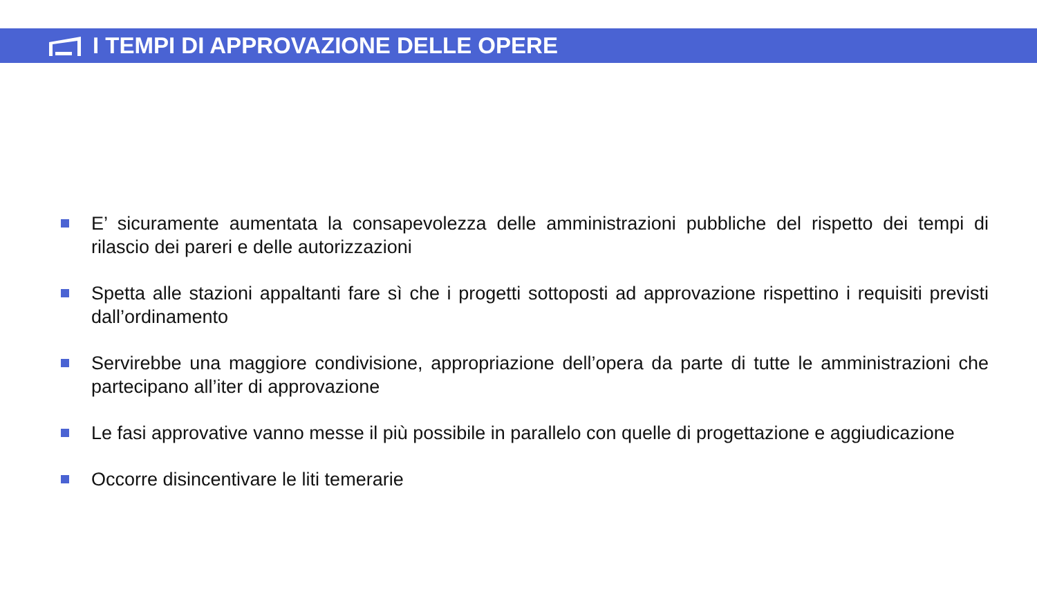I TEMPI DI APPROVAZIONE DELLE OPERE
E’ sicuramente aumentata la consapevolezza delle amministrazioni pubbliche del rispetto dei tempi di rilascio dei pareri e delle autorizzazioni
Spetta alle stazioni appaltanti fare sì che i progetti sottoposti ad approvazione rispettino i requisiti previsti dall’ordinamento
Servirebbe una maggiore condivisione, appropriazione dell’opera da parte di tutte le amministrazioni che partecipano all’iter di approvazione
Le fasi approvative vanno messe il più possibile in parallelo con quelle di progettazione e aggiudicazione
Occorre disincentivare le liti temerarie